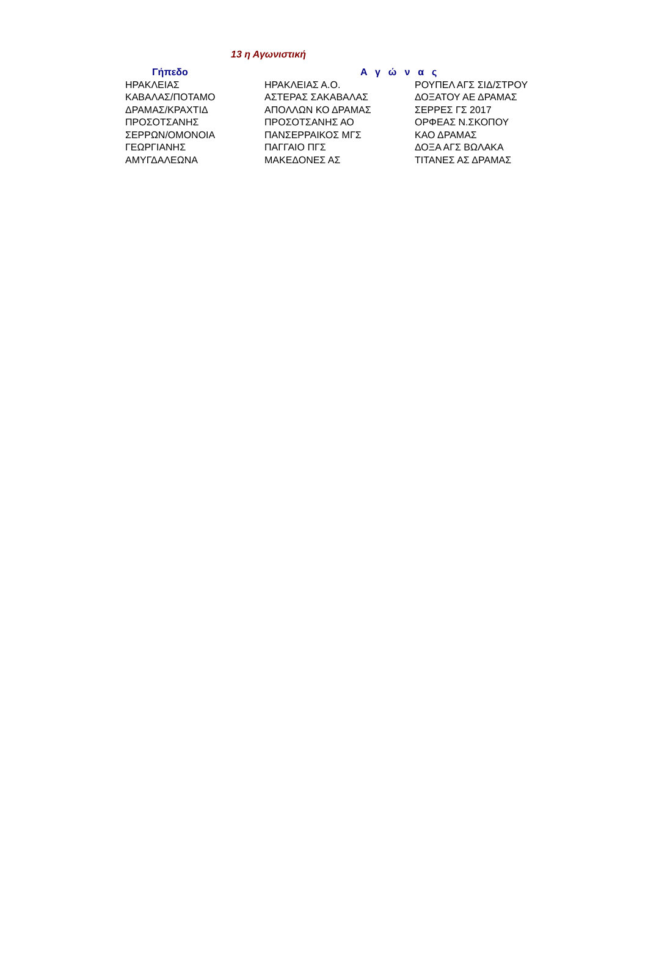13 η Αγωνιστική
| Γήπεδο | Αγώνας | |
| --- | --- | --- |
| ΗΡΑΚΛΕΙΑΣ | ΗΡΑΚΛΕΙΑΣ Α.Ο. | ΡΟΥΠΕΛ ΑΓΣ ΣΙΔ/ΣΤΡΟΥ |
| ΚΑΒΑΛΑΣ/ΠΟΤΑΜΟ | ΑΣΤΕΡΑΣ ΣΑΚΑΒΑΛΑΣ | ΔΟΞΑΤΟΥ ΑΕ ΔΡΑΜΑΣ |
| ΔΡΑΜΑΣ/ΚΡΑΧΤΙΔ | ΑΠΟΛΛΩΝ ΚΟ ΔΡΑΜΑΣ | ΣΕΡΡΕΣ ΓΣ 2017 |
| ΠΡΟΣΟΤΣΑΝΗΣ | ΠΡΟΣΟΤΣΑΝΗΣ ΑΟ | ΟΡΦΕΑΣ Ν.ΣΚΟΠΟΥ |
| ΣΕΡΡΩΝ/ΟΜΟΝΟΙΑ | ΠΑΝΣΕΡΡΑΙΚΟΣ ΜΓΣ | ΚΑΟ ΔΡΑΜΑΣ |
| ΓΕΩΡΓΙΑΝΗΣ | ΠΑΓΓΑΙΟ ΠΓΣ | ΔΟΞΑ ΑΓΣ ΒΩΛΑΚΑ |
| ΑΜΥΓΔΑΛΕΩΝΑ | ΜΑΚΕΔΟΝΕΣ ΑΣ | ΤΙΤΑΝΕΣ ΑΣ ΔΡΑΜΑΣ |